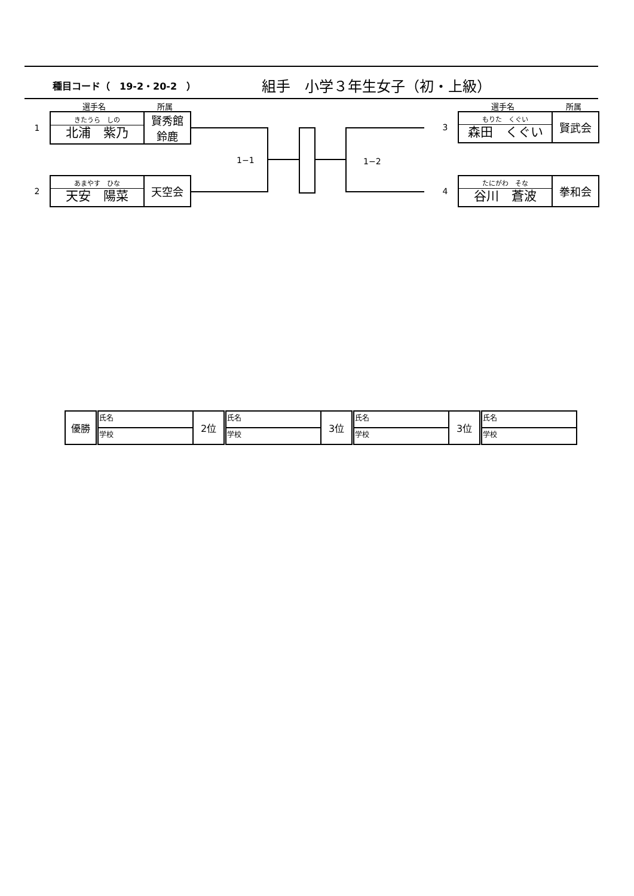種目コード（　19-2・20-2　）
組手　小学３年生女子（初・上級）
選手名 所属 選手名 所属
1
| きたうら しの 北浦 紫乃 | 賢秀館 鈴鹿 |
2
| あまやす ひな 天安 陽菜 | 天空会 |
3
| もりた くぐい 森田 くぐい | 賢武会 |
4
| たにがわ そな 谷川 蒼波 | 拳和会 |
1−1 1−2
| 優勝 | 氏名 | 2位 | 氏名 | 3位 | 氏名 | 3位 | 氏名 |
| | 学校 | | 学校 | | 学校 | | 学校 |